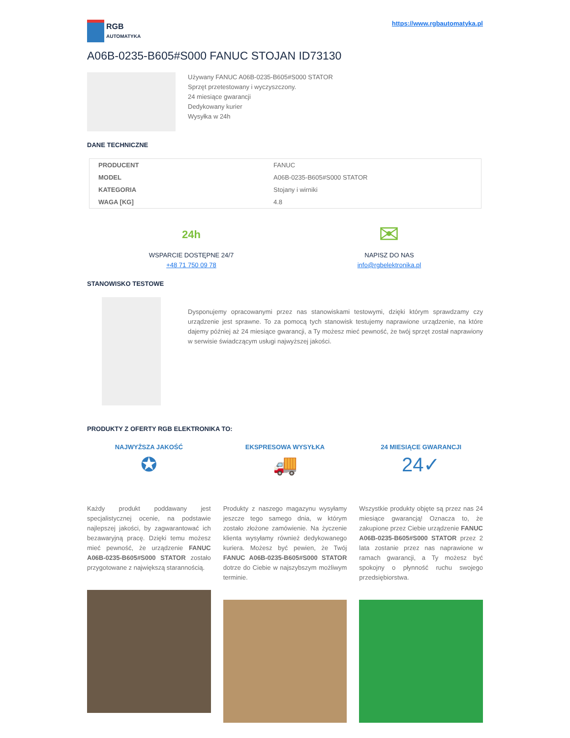RGB
AUTOMATYKA
https://www.rgbautomatyka.pl
A06B-0235-B605#S000 FANUC STOJAN ID73130
Używany FANUC A06B-0235-B605#S000 STATOR
Sprzęt przetestowany i wyczyszczony.
24 miesiące gwarancji
Dedykowany kurier
Wysyłka w 24h
DANE TECHNICZNE
| PRODUCENT | FANUC |
| MODEL | A06B-0235-B605#S000 STATOR |
| KATEGORIA | Stojany i wirniki |
| WAGA [KG] | 4.8 |
24h
WSPARCIE DOSTĘPNE 24/7
+48 71 750 09 78
✉
NAPISZ DO NAS
info@rgbelektronika.pl
STANOWISKO TESTOWE
Dysponujemy opracowanymi przez nas stanowiskami testowymi, dzięki którym sprawdzamy czy urządzenie jest sprawne. To za pomocą tych stanowisk testujemy naprawione urządzenie, na które dajemy później aż 24 miesiące gwarancji, a Ty możesz mieć pewność, że twój sprzęt został naprawiony w serwisie świadczącym usługi najwyższej jakości.
PRODUKTY Z OFERTY RGB ELEKTRONIKA TO:
NAJWYŻSZA JAKOŚĆ
✪
Każdy produkt poddawany jest specjalistycznej ocenie, na podstawie najlepszej jakości, by zagwarantować ich bezawaryjną pracę. Dzięki temu możesz mieć pewność, że urządzenie FANUC A06B-0235-B605#S000 STATOR zostało przygotowane z największą starannością.
EKSPRESOWA WYSYŁKA
🚚
Produkty z naszego magazynu wysyłamy jeszcze tego samego dnia, w którym zostało złożone zamówienie. Na życzenie klienta wysyłamy również dedykowanego kuriera. Możesz być pewien, że Twój FANUC A06B-0235-B605#S000 STATOR dotrze do Ciebie w najszybszym możliwym terminie.
24 MIESIĄCE GWARANCJI
24✓
Wszystkie produkty objęte są przez nas 24 miesiące gwarancją! Oznacza to, że zakupione przez Ciebie urządzenie FANUC A06B-0235-B605#S000 STATOR przez 2 lata zostanie przez nas naprawione w ramach gwarancji, a Ty możesz być spokojny o płynność ruchu swojego przedsiębiorstwa.